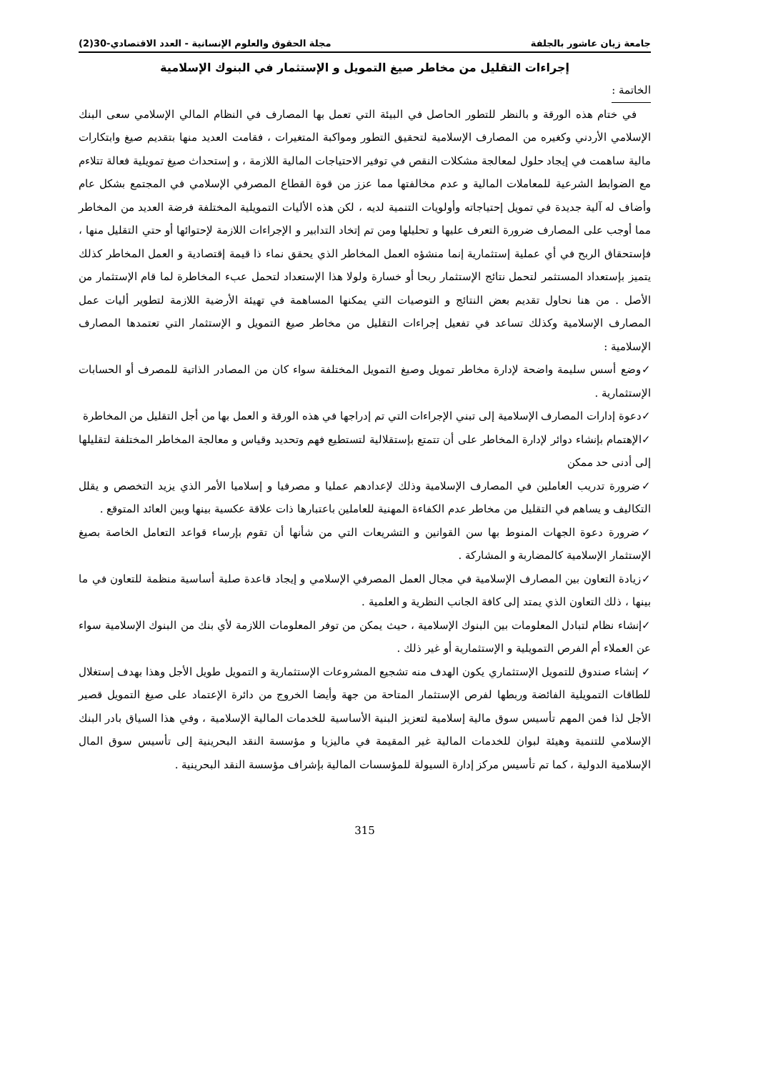جامعة زيان عاشور بالجلفة مجلة الحقوق والعلوم الإنسانية - العدد الاقتصادي-30(2)
إجراءات التقليل من مخاطر صيغ التمويل و الإستثمار في البنوك الإسلامية
الخاتمة :
في ختام هذه الورقة و بالنظر للتطور الحاصل في البيئة التي تعمل بها المصارف في النظام المالي الإسلامي سعى البنك الإسلامي الأردني وكغيره من المصارف الإسلامية لتحقيق التطور ومواكبة المتغيرات ، فقامت العديد منها بتقديم صيغ وابتكارات مالية ساهمت في إيجاد حلول لمعالجة مشكلات النقص في توفير الاحتياجات المالية اللازمة ، و إستحداث صيغ تمويلية فعالة تتلاءم مع الضوابط الشرعية للمعاملات المالية و عدم مخالفتها مما عزز من قوة القطاع المصرفي الإسلامي في المجتمع بشكل عام وأضاف له آلية جديدة في تمويل إحتياجاته وأولويات التنمية لديه ، لكن هذه الأليات التمويلية المختلفة فرضة العديد من المخاطر مما أوجب على المصارف ضرورة التعرف عليها و تحليلها ومن تم إتخاد التدابير و الإجراءات اللازمة لإحتوائها أو حتي التقليل منها ، فإستحقاق الربح في أي عملية إستثمارية إنما منشؤه العمل المخاطر الذي يحقق نماء ذا قيمة إقتصادية و العمل المخاطر كذلك يتميز بإستعداد المستثمر لتحمل نتائج الإستثمار ربحا أو خسارة ولولا هذا الإستعداد لتحمل عبء المخاطرة لما قام الإستثمار من الأصل . من هنا نحاول تقديم بعض النتائج و التوصيات التي يمكنها المساهمة في تهيئة الأرضية اللازمة لتطوير أليات عمل المصارف الإسلامية وكذلك تساعد في تفعيل إجراءات التقليل من مخاطر صيغ التمويل و الإستثمار التي تعتمدها المصارف الإسلامية :
✓وضع أسس سليمة واضحة لإدارة مخاطر تمويل وصيغ التمويل المختلفة سواء كان من المصادر الذاتية للمصرف أو الحسابات الإستثمارية .
✓دعوة إدارات المصارف الإسلامية إلى تبني الإجراءات التي تم إدراجها في هذه الورقة و العمل بها من أجل التقليل من المخاطرة
✓الإهتمام بإنشاء دوائر لإدارة المخاطر على أن تتمتع بإستقلالية لتستطيع فهم وتحديد وقياس و معالجة المخاطر المختلفة لتقليلها إلى أدنى حد ممكن
✓ضرورة تدريب العاملين في المصارف الإسلامية وذلك لإعدادهم عمليا و مصرفيا و إسلاميا الأمر الذي يزيد التخصص و يقلل التكاليف و يساهم في التقليل من مخاطر عدم الكفاءة المهنية للعاملين باعتبارها ذات علاقة عكسية بينها وبين العائد المتوقع .
✓ضرورة دعوة الجهات المنوط بها سن القوانين و التشريعات التي من شأنها أن تقوم بإرساء قواعد التعامل الخاصة بصيغ الإستثمار الإسلامية كالمضاربة و المشاركة .
✓زيادة التعاون بين المصارف الإسلامية في مجال العمل المصرفي الإسلامي و إيجاد قاعدة صلبة أساسية منظمة للتعاون في ما بينها ، ذلك التعاون الذي يمتد إلى كافة الجانب النظرية و العلمية .
✓إنشاء نظام لتبادل المعلومات بين البنوك الإسلامية ، حيث يمكن من توفر المعلومات اللازمة لأي بنك من البنوك الإسلامية سواء عن العملاء أم الفرص التمويلية و الإستثمارية أو غير ذلك .
✓ إنشاء صندوق للتمويل الإستثماري يكون الهدف منه تشجيع المشروعات الإستثمارية و التمويل طويل الأجل وهذا بهدف إستغلال للطاقات التمويلية الفائضة وربطها لفرص الإستثمار المتاحة من جهة وأيضا الخروج من دائرة الإعتماد على صيغ التمويل قصير الأجل لذا فمن المهم تأسيس سوق مالية إسلامية لتعزيز البنية الأساسية للخدمات المالية الإسلامية ، وفي هذا السياق بادر البنك الإسلامي للتنمية وهيئة لبوان للخدمات المالية غير المقيمة في ماليزيا و مؤسسة النقد البحرينية إلى تأسيس سوق المال الإسلامية الدولية ، كما تم تأسيس مركز إدارة السيولة للمؤسسات المالية بإشراف مؤسسة النقد البحرينية .
315